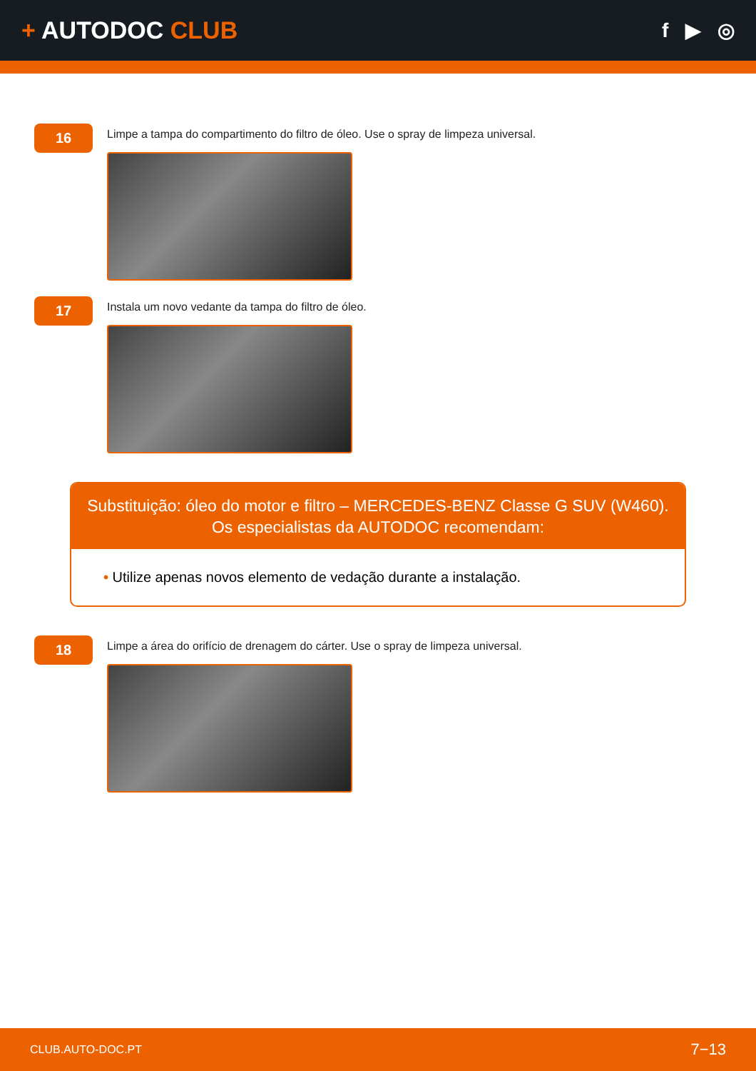+ AUTODOC CLUB
f ▶ ◎
16
Limpe a tampa do compartimento do filtro de óleo. Use o spray de limpeza universal.
17
Instala um novo vedante da tampa do filtro de óleo.
Substituição: óleo do motor e filtro – MERCEDES-BENZ Classe G SUV (W460).
Os especialistas da AUTODOC recomendam:
• Utilize apenas novos elemento de vedação durante a instalação.
18
Limpe a área do orifício de drenagem do cárter. Use o spray de limpeza universal.
CLUB.AUTO-DOC.PT 7−13